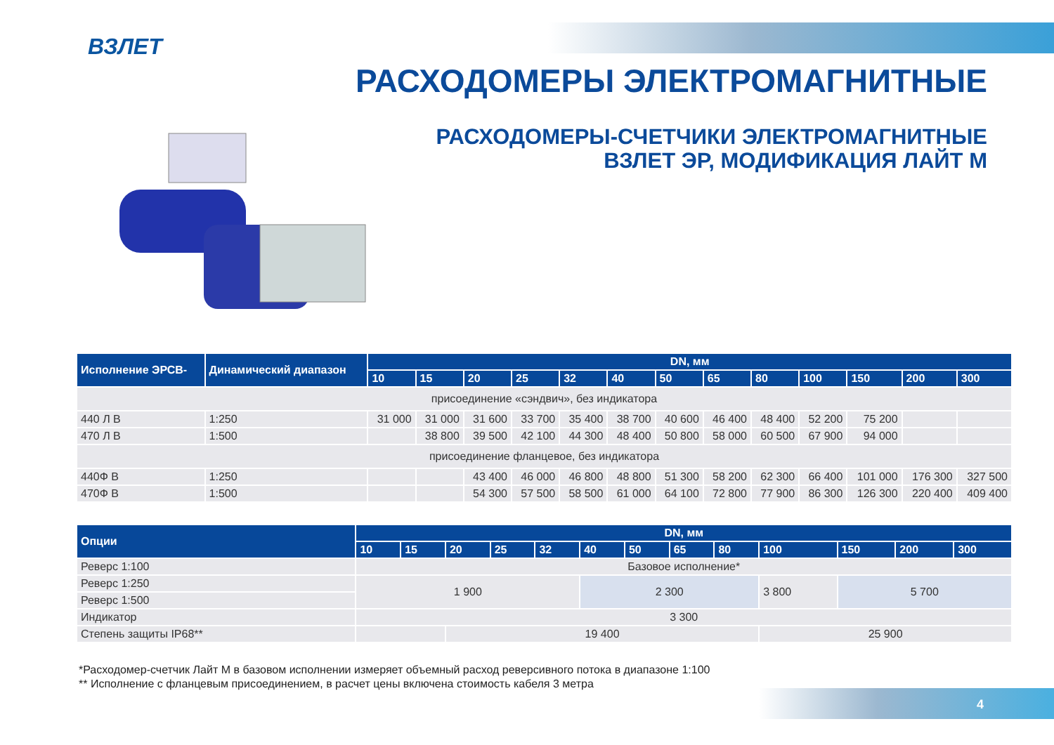ВЗЛЕТ
РАСХОДОМЕРЫ ЭЛЕКТРОМАГНИТНЫЕ
РАСХОДОМЕРЫ-СЧЕТЧИКИ ЭЛЕКТРОМАГНИТНЫЕ
ВЗЛЕТ ЭР, МОДИФИКАЦИЯ ЛАЙТ М
| Исполнение ЭРСВ- | Динамический диапазон | DN, мм | | | | | | | | | | | | |
| --- | --- | --- | --- | --- | --- | --- | --- | --- | --- | --- | --- | --- | --- | --- |
| | | 10 | 15 | 20 | 25 | 32 | 40 | 50 | 65 | 80 | 100 | 150 | 200 | 300 |
| присоединение «сэндвич», без индикатора | | | | | | | | | | | | | | |
| 440 Л В | 1:250 | 31 000 | 31 000 | 31 600 | 33 700 | 35 400 | 38 700 | 40 600 | 46 400 | 48 400 | 52 200 | 75 200 | | |
| 470 Л В | 1:500 | | 38 800 | 39 500 | 42 100 | 44 300 | 48 400 | 50 800 | 58 000 | 60 500 | 67 900 | 94 000 | | |
| присоединение фланцевое, без индикатора | | | | | | | | | | | | | | |
| 440Ф В | 1:250 | | | 43 400 | 46 000 | 46 800 | 48 800 | 51 300 | 58 200 | 62 300 | 66 400 | 101 000 | 176 300 | 327 500 |
| 470Ф В | 1:500 | | | 54 300 | 57 500 | 58 500 | 61 000 | 64 100 | 72 800 | 77 900 | 86 300 | 126 300 | 220 400 | 409 400 |
| Опции | DN, мм | | | | | | | | | | | | |
| --- | --- | --- | --- | --- | --- | --- | --- | --- | --- | --- | --- | --- | --- |
| | 10 | 15 | 20 | 25 | 32 | 40 | 50 | 65 | 80 | 100 | 150 | 200 | 300 |
| Реверс 1:100 | Базовое исполнение* | | | | | | | | | | | | |
| Реверс 1:250 | 1 900 | | | | | 2 300 | | | | 3 800 | 5 700 | | |
| Реверс 1:500 | | | | | | | | | | | | | |
| Индикатор | 3 300 | | | | | | | | | | | | |
| Степень защиты IP68** | | | 19 400 | | | | | | | 25 900 | | | |
*Расходомер-счетчик Лайт М в базовом исполнении измеряет объемный расход реверсивного потока в диапазоне 1:100
** Исполнение с фланцевым присоединением, в расчет цены включена стоимость кабеля 3 метра
4